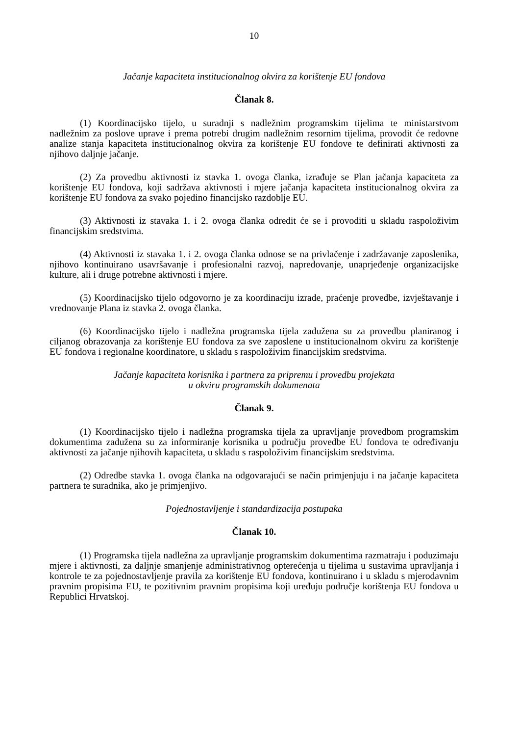10
Jačanje kapaciteta institucionalnog okvira za korištenje EU fondova
Članak 8.
(1) Koordinacijsko tijelo, u suradnji s nadležnim programskim tijelima te ministarstvom nadležnim za poslove uprave i prema potrebi drugim nadležnim resornim tijelima, provodit će redovne analize stanja kapaciteta institucionalnog okvira za korištenje EU fondove te definirati aktivnosti za njihovo daljnje jačanje.
(2) Za provedbu aktivnosti iz stavka 1. ovoga članka, izrađuje se Plan jačanja kapaciteta za korištenje EU fondova, koji sadržava aktivnosti i mjere jačanja kapaciteta institucionalnog okvira za korištenje EU fondova za svako pojedino financijsko razdoblje EU.
(3) Aktivnosti iz stavaka 1. i 2. ovoga članka odredit će se i provoditi u skladu raspoloživim financijskim sredstvima.
(4) Aktivnosti iz stavaka 1. i 2. ovoga članka odnose se na privlačenje i zadržavanje zaposlenika, njihovo kontinuirano usavršavanje i profesionalni razvoj, napredovanje, unaprjeđenje organizacijske kulture, ali i druge potrebne aktivnosti i mjere.
(5) Koordinacijsko tijelo odgovorno je za koordinaciju izrade, praćenje provedbe, izvještavanje i vrednovanje Plana iz stavka 2. ovoga članka.
(6) Koordinacijsko tijelo i nadležna programska tijela zadužena su za provedbu planiranog i ciljanog obrazovanja za korištenje EU fondova za sve zaposlene u institucionalnom okviru za korištenje EU fondova i regionalne koordinatore, u skladu s raspoloživim financijskim sredstvima.
Jačanje kapaciteta korisnika i partnera za pripremu i provedbu projekata
u okviru programskih dokumenata
Članak 9.
(1) Koordinacijsko tijelo i nadležna programska tijela za upravljanje provedbom programskim dokumentima zadužena su za informiranje korisnika u području provedbe EU fondova te određivanju aktivnosti za jačanje njihovih kapaciteta, u skladu s raspoloživim financijskim sredstvima.
(2) Odredbe stavka 1. ovoga članka na odgovarajući se način primjenjuju i na jačanje kapaciteta partnera te suradnika, ako je primjenjivo.
Pojednostavljenje i standardizacija postupaka
Članak 10.
(1) Programska tijela nadležna za upravljanje programskim dokumentima razmatraju i poduzimaju mjere i aktivnosti, za daljnje smanjenje administrativnog opterećenja u tijelima u sustavima upravljanja i kontrole te za pojednostavljenje pravila za korištenje EU fondova, kontinuirano i u skladu s mjerodavnim pravnim propisima EU, te pozitivnim pravnim propisima koji uređuju područje korištenja EU fondova u Republici Hrvatskoj.